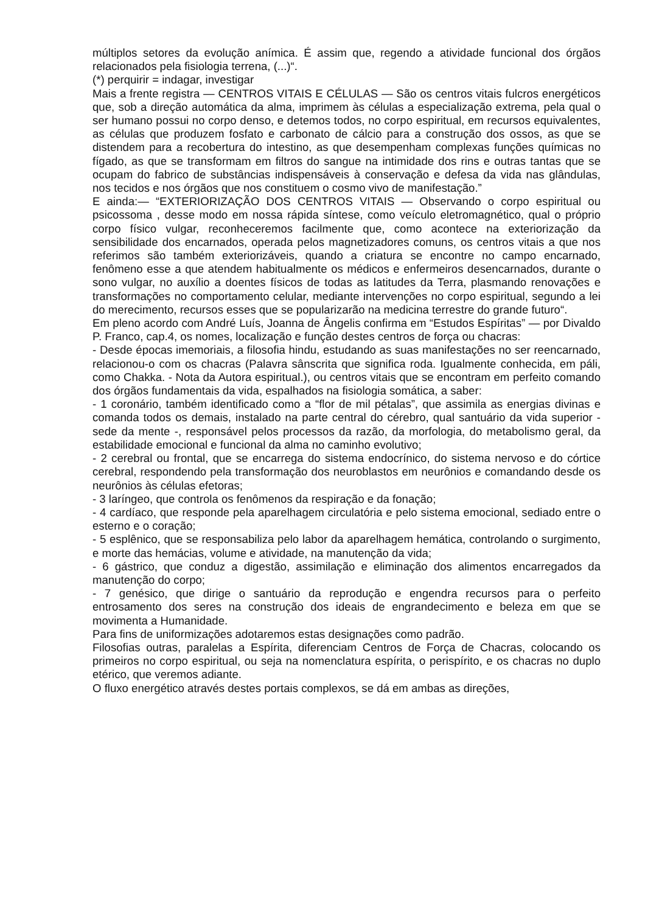múltiplos setores da evolução anímica. É assim que, regendo a atividade funcional dos órgãos relacionados pela fisiologia terrena, (...)“.
(*) perquirir = indagar, investigar
Mais a frente registra — CENTROS VITAIS E CÉLULAS — São os centros vitais fulcros energéticos que, sob a direção automática da alma, imprimem às células a especialização extrema, pela qual o ser humano possui no corpo denso, e detemos todos, no corpo espiritual, em recursos equivalentes, as células que produzem fosfato e carbonato de cálcio para a construção dos ossos, as que se distendem para a recobertura do intestino, as que desempenham complexas funções químicas no fígado, as que se transformam em filtros do sangue na intimidade dos rins e outras tantas que se ocupam do fabrico de substâncias indispensáveis à conservação e defesa da vida nas glândulas, nos tecidos e nos órgãos que nos constituem o cosmo vivo de manifestação.”
E ainda:— “EXTERIORIZAÇÃO DOS CENTROS VITAIS — Observando o corpo espiritual ou psicossoma , desse modo em nossa rápida síntese, como veículo eletromagnético, qual o próprio corpo físico vulgar, reconheceremos facilmente que, como acontece na exteriorização da sensibilidade dos encarnados, operada pelos magnetizadores comuns, os centros vitais a que nos referimos são também exteriorizáveis, quando a criatura se encontre no campo encarnado, fenômeno esse a que atendem habitualmente os médicos e enfermeiros desencarnados, durante o sono vulgar, no auxílio a doentes físicos de todas as latitudes da Terra, plasmando renovações e transformações no comportamento celular, mediante intervenções no corpo espiritual, segundo a lei do merecimento, recursos esses que se popularizarão na medicina terrestre do grande futuro“.
Em pleno acordo com André Luís, Joanna de Ângelis confirma em “Estudos Espíritas” — por Divaldo P. Franco, cap.4, os nomes, localização e função destes centros de força ou chacras:
- Desde épocas imemoriais, a filosofia hindu, estudando as suas manifestações no ser reencarnado, relacionou-o com os chacras (Palavra sânscrita que significa roda. Igualmente conhecida, em páli, como Chakka. - Nota da Autora espiritual.), ou centros vitais que se encontram em perfeito comando dos órgãos fundamentais da vida, espalhados na fisiologia somática, a saber:
- 1 coronário, também identificado como a “flor de mil pétalas”, que assimila as energias divinas e comanda todos os demais, instalado na parte central do cérebro, qual santuário da vida superior - sede da mente -, responsável pelos processos da razão, da morfologia, do metabolismo geral, da estabilidade emocional e funcional da alma no caminho evolutivo;
- 2 cerebral ou frontal, que se encarrega do sistema endocrínico, do sistema nervoso e do córtice cerebral, respondendo pela transformação dos neuroblastos em neurônios e comandando desde os neurônios às células efetoras;
- 3 laríngeo, que controla os fenômenos da respiração e da fonação;
- 4 cardíaco, que responde pela aparelhagem circulatória e pelo sistema emocional, sediado entre o esterno e o coração;
- 5 esplênico, que se responsabiliza pelo labor da aparelhagem hemática, controlando o surgimento, e morte das hemácias, volume e atividade, na manutenção da vida;
- 6 gástrico, que conduz a digestão, assimilação e eliminação dos alimentos encarregados da manutenção do corpo;
- 7 genésico, que dirige o santuário da reprodução e engendra recursos para o perfeito entrosamento dos seres na construção dos ideais de engrandecimento e beleza em que se movimenta a Humanidade.
Para fins de uniformizações adotaremos estas designações como padrão.
Filosofias outras, paralelas a Espírita, diferenciam Centros de Força de Chacras, colocando os primeiros no corpo espiritual, ou seja na nomenclatura espírita, o perispírito, e os chacras no duplo etérico, que veremos adiante.
O fluxo energético através destes portais complexos, se dá em ambas as direções,